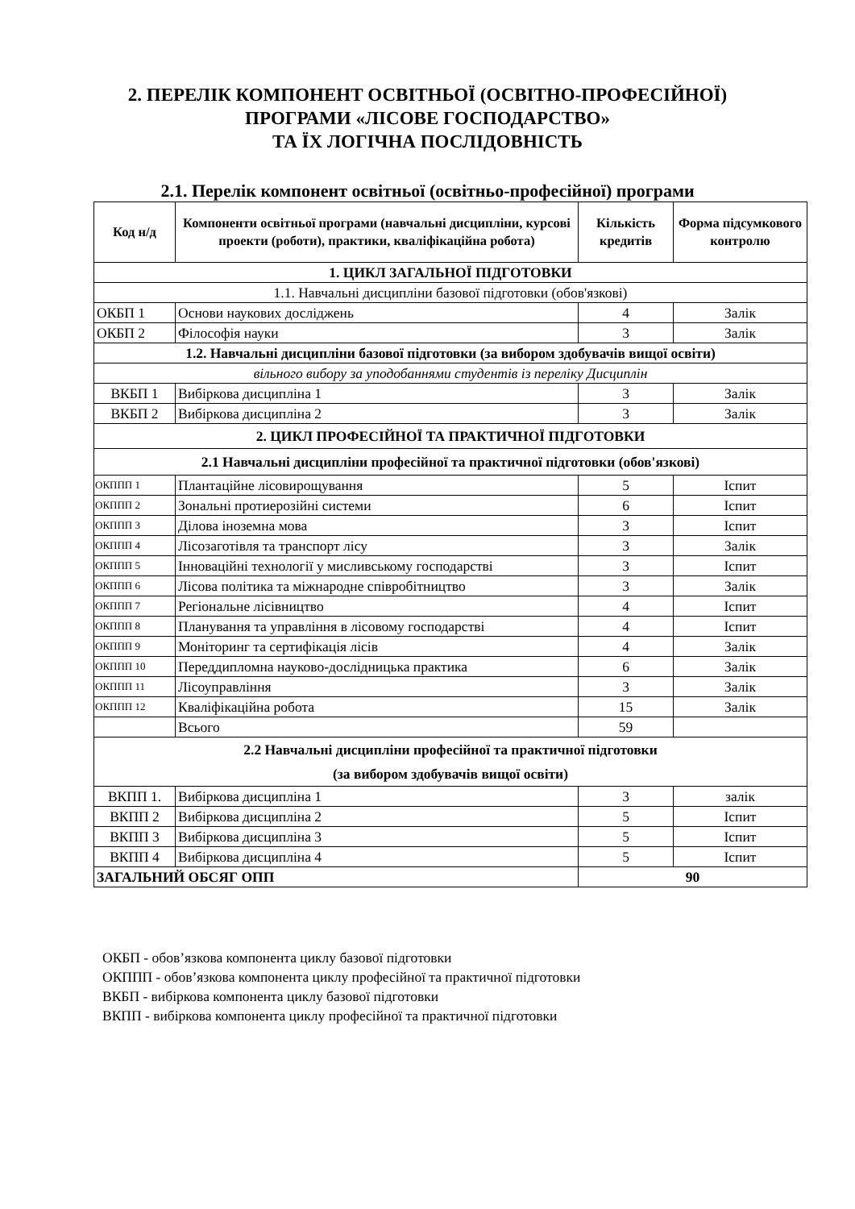2. ПЕРЕЛІК КОМПОНЕНТ ОСВІТНЬОЇ (ОСВІТНО-ПРОФЕСІЙНОЇ)
ПРОГРАМИ «ЛІСОВЕ ГОСПОДАРСТВО»
ТА ЇХ ЛОГІЧНА ПОСЛІДОВНІСТЬ
2.1. Перелік компонент освітньої (освітньо-професійної) програми
| Код н/д | Компоненти освітньої програми (навчальні дисципліни, курсові проекти (роботи), практики, кваліфікаційна робота) | Кількість кредитів | Форма підсумкового контролю |
| --- | --- | --- | --- |
| 1. ЦИКЛ ЗАГАЛЬНОЇ ПІДГОТОВКИ | | | |
| 1.1. Навчальні дисципліни базової підготовки (обов'язкові) | | | |
| ОКБП 1 | Основи наукових досліджень | 4 | Залік |
| ОКБП 2 | Філософія науки | 3 | Залік |
| 1.2. Навчальні дисципліни базової підготовки (за вибором здобувачів вищої освіти) | | | |
| вільного вибору за уподобаннями студентів із переліку Дисциплін | | | |
| ВКБП 1 | Вибіркова дисципліна 1 | 3 | Залік |
| ВКБП 2 | Вибіркова дисципліна 2 | 3 | Залік |
| 2. ЦИКЛ ПРОФЕСІЙНОЇ ТА ПРАКТИЧНОЇ ПІДГОТОВКИ | | | |
| 2.1 Навчальні дисципліни професійної та практичної підготовки (обов'язкові) | | | |
| ОКППП 1 | Плантаційне лісовирощування | 5 | Іспит |
| ОКППП 2 | Зональні протиерозійні системи | 6 | Іспит |
| ОКППП 3 | Ділова іноземна мова | 3 | Іспит |
| ОКППП 4 | Лісозаготівля та транспорт лісу | 3 | Залік |
| ОКППП 5 | Інноваційні технології у мисливському господарстві | 3 | Іспит |
| ОКППП 6 | Лісова політика та міжнародне співробітництво | 3 | Залік |
| ОКППП 7 | Регіональне лісівництво | 4 | Іспит |
| ОКППП 8 | Планування та управління в лісовому господарстві | 4 | Іспит |
| ОКППП 9 | Моніторинг та сертифікація лісів | 4 | Залік |
| ОКППП 10 | Переддипломна науково-дослідницька практика | 6 | Залік |
| ОКППП 11 | Лісоуправління | 3 | Залік |
| ОКППП 12 | Кваліфікаційна робота | 15 | Залік |
| | Всього | 59 | |
| 2.2 Навчальні дисципліни професійної та практичної підготовки (за вибором здобувачів вищої освіти) | | | |
| ВКПП 1. | Вибіркова дисципліна 1 | 3 | залік |
| ВКПП 2 | Вибіркова дисципліна 2 | 5 | Іспит |
| ВКПП 3 | Вибіркова дисципліна 3 | 5 | Іспит |
| ВКПП 4 | Вибіркова дисципліна 4 | 5 | Іспит |
| ЗАГАЛЬНИЙ ОБСЯГ ОПП | | 90 | |
ОКБП - обов’язкова компонента циклу базової підготовки
ОКППП - обов’язкова компонента циклу професійної та практичної підготовки
ВКБП - вибіркова компонента циклу базової підготовки
ВКПП - вибіркова компонента циклу професійної та практичної підготовки